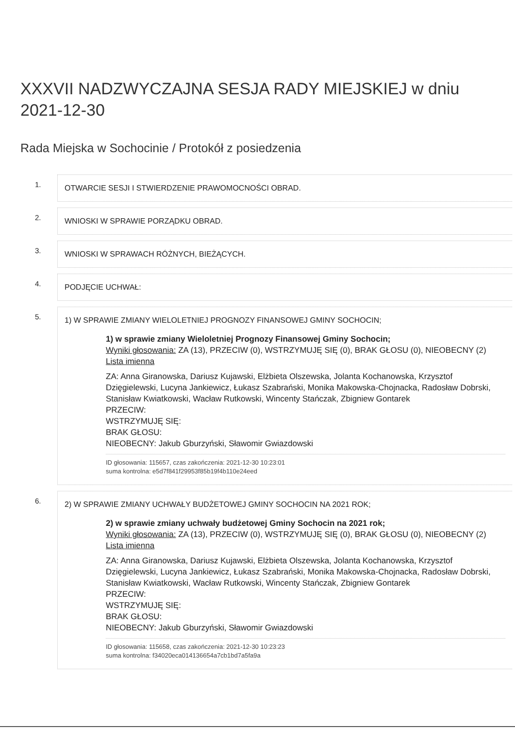XXXVII NADZWYCZAJNA SESJA RADY MIEJSKIEJ w dniu 2021-12-30
Rada Miejska w Sochocinie / Protokół z posiedzenia
1.
OTWARCIE SESJI I STWIERDZENIE PRAWOMOCNOŚCI OBRAD.
2.
WNIOSKI W SPRAWIE PORZĄDKU OBRAD.
3.
WNIOSKI W SPRAWACH RÓŻNYCH, BIEŻĄCYCH.
4.
PODJĘCIE UCHWAŁ:
5.
1) W SPRAWIE ZMIANY WIELOLETNIEJ PROGNOZY FINANSOWEJ GMINY SOCHOCIN;
1) w sprawie zmiany Wieloletniej Prognozy Finansowej Gminy Sochocin;
Wyniki głosowania: ZA (13), PRZECIW (0), WSTRZYMUJĘ SIĘ (0), BRAK GŁOSU (0), NIEOBECNY (2)
Lista imienna
ZA: Anna Giranowska, Dariusz Kujawski, Elżbieta Olszewska, Jolanta Kochanowska, Krzysztof Dzięgielewski, Lucyna Jankiewicz, Łukasz Szabrański, Monika Makowska-Chojnacka, Radosław Dobrski, Stanisław Kwiatkowski, Wacław Rutkowski, Wincenty Stańczak, Zbigniew Gontarek
PRZECIW:
WSTRZYMUJĘ SIĘ:
BRAK GŁOSU:
NIEOBECNY: Jakub Gburzyński, Sławomir Gwiazdowski
ID głosowania: 115657, czas zakończenia: 2021-12-30 10:23:01
suma kontrolna: e5d7f841f29953f85b19f4b110e24eed
6.
2) W SPRAWIE ZMIANY UCHWAŁY BUDŻETOWEJ GMINY SOCHOCIN NA 2021 ROK;
2) w sprawie zmiany uchwały budżetowej Gminy Sochocin na 2021 rok;
Wyniki głosowania: ZA (13), PRZECIW (0), WSTRZYMUJĘ SIĘ (0), BRAK GŁOSU (0), NIEOBECNY (2)
Lista imienna
ZA: Anna Giranowska, Dariusz Kujawski, Elżbieta Olszewska, Jolanta Kochanowska, Krzysztof Dzięgielewski, Lucyna Jankiewicz, Łukasz Szabrański, Monika Makowska-Chojnacka, Radosław Dobrski, Stanisław Kwiatkowski, Wacław Rutkowski, Wincenty Stańczak, Zbigniew Gontarek
PRZECIW:
WSTRZYMUJĘ SIĘ:
BRAK GŁOSU:
NIEOBECNY: Jakub Gburzyński, Sławomir Gwiazdowski
ID głosowania: 115658, czas zakończenia: 2021-12-30 10:23:23
suma kontrolna: f34020eca014136654a7cb1bd7a5fa9a